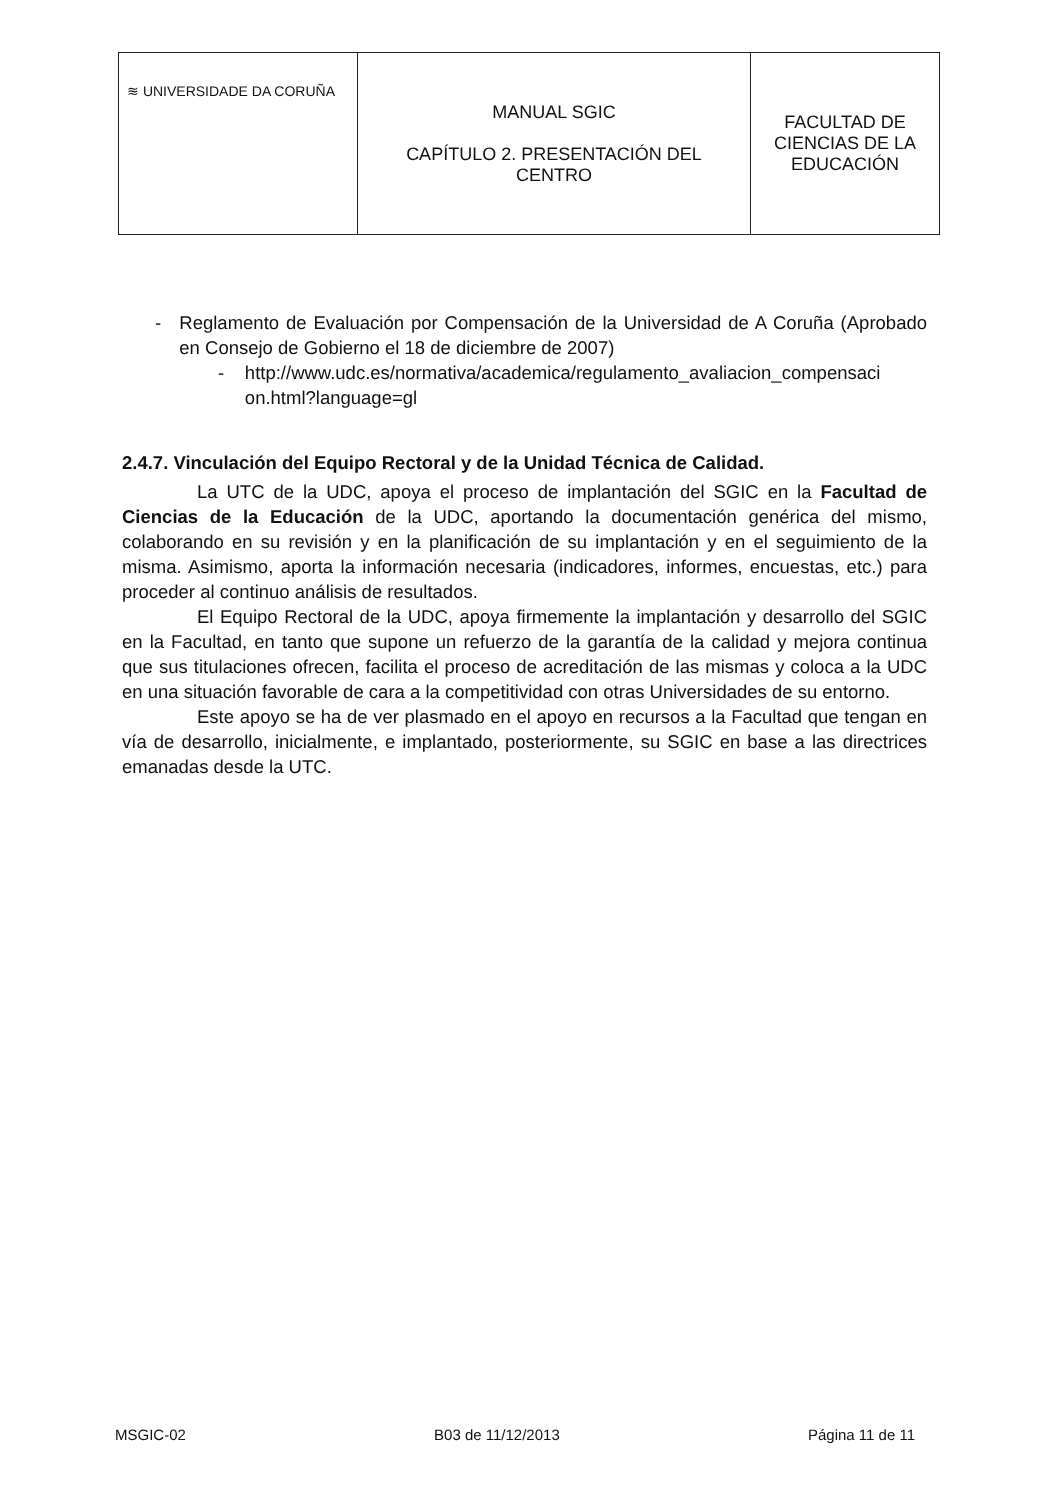| ≋ UNIVERSIDADE DA CORUÑA | MANUAL SGIC CAPÍTULO 2. PRESENTACIÓN DEL CENTRO | FACULTAD DE CIENCIAS DE LA EDUCACIÓN |
- Reglamento de Evaluación por Compensación de la Universidad de A Coruña (Aprobado en Consejo de Gobierno el 18 de diciembre de 2007)
- http://www.udc.es/normativa/academica/regulamento_avaliacion_compensaci on.html?language=gl
2.4.7. Vinculación del Equipo Rectoral y de la Unidad Técnica de Calidad.
La UTC de la UDC, apoya el proceso de implantación del SGIC en la Facultad de Ciencias de la Educación de la UDC, aportando la documentación genérica del mismo, colaborando en su revisión y en la planificación de su implantación y en el seguimiento de la misma. Asimismo, aporta la información necesaria (indicadores, informes, encuestas, etc.) para proceder al continuo análisis de resultados.
El Equipo Rectoral de la UDC, apoya firmemente la implantación y desarrollo del SGIC en la Facultad, en tanto que supone un refuerzo de la garantía de la calidad y mejora continua que sus titulaciones ofrecen, facilita el proceso de acreditación de las mismas y coloca a la UDC en una situación favorable de cara a la competitividad con otras Universidades de su entorno.
Este apoyo se ha de ver plasmado en el apoyo en recursos a la Facultad que tengan en vía de desarrollo, inicialmente, e implantado, posteriormente, su SGIC en base a las directrices emanadas desde la UTC.
MSGIC-02 B03 de 11/12/2013 Página 11 de 11